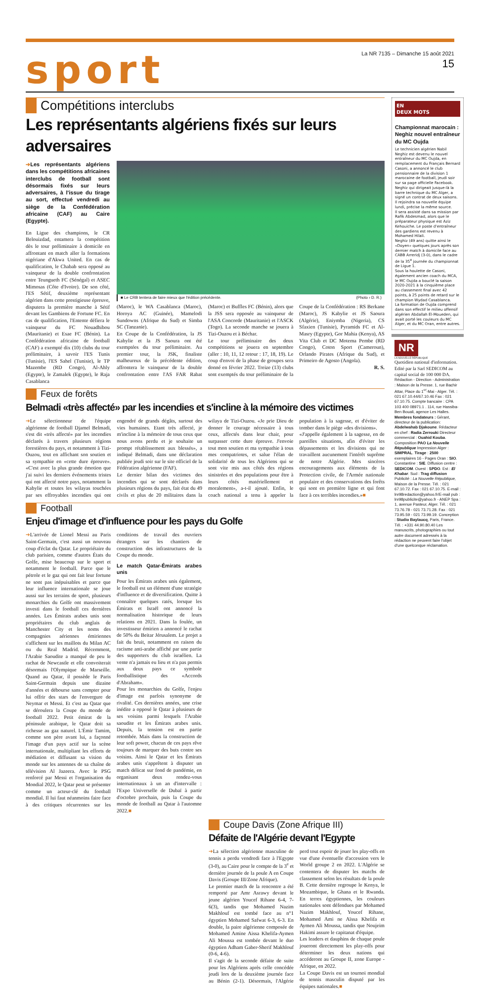sport
La NR 7135 – Dimanche 15 août 2021
15
Compétitions interclubs
Les représentants algériens fixés sur leurs adversaires
➔Les représentants algériens dans les compétitions africaines interclubs de football sont désormais fixés sur leurs adversaires, à l'issue du tirage au sort, effectué vendredi au siège de la Confédération africaine (CAF) au Caire (Egypte).
En Ligue des champions, le CR Belouizdad, entamera la compétition dès le tour préliminaire à domicile en affrontant en match aller la formations nigériane d'Akwa United. En cas de qualification, le Chabab sera opposé au vainqueur de la double confrontation entre Teungueth FC (Sénégal) et ASEC Mimosas (Côte d'Ivoire). De son côté, l'ES Sétif, deuxième représentant algérien dans cette prestigieuse épreuve, disputera la première manche à Sétif devant les Gambiens de Fortune FC. En cas de qualification, l'Entente défiera le vainqueur du FC Nouadhibou (Mauritanie) et Esae FC (Bénin). La Confédération africaine de football (CAF) a exempté dix (10) clubs du tour préliminaire, à savoir l'ES Tunis (Tunisie), l'ES Sahel (Tunisie), le TP Mazembe (RD Congo), Al-Ahly (Egypte), le Zamalek (Egypte), le Raja Casablanca
■ Le CRB tentera de faire mieux que l'édition précédente. (Photo › D. R.)
(Maroc), le WA Casablanca (Maroc), Horoya AC (Guinée), Mamelodi Sundowns (Afrique du Sud) et Simba SC (Tanzanie).
En Coupe de la Confédération, la JS Kabylie et la JS Saoura ont été exemptées du tour préliminaire. Au premier tour, la JSK, finaliste malheureux de la précédente édition, affrontera le vainqueur de la double confrontation entre l'AS FAR Rabat (Maroc) et Buffles FC (Bénin), alors que la JSS sera opposée au vainqueur de l'ASA Concorde (Mauritanie) et l'ASCK (Togo). La seconde manche se jouera à Tizi-Ouzou et à Béchar.
Le tour préliminaire des deux compétitions se jouera en septembre (aller : 10, 11, 12 retour : 17, 18, 19). Le coup d'envoi de la phase de groupes sera donné en février 2022. Treize (13) clubs sont exemptés du tour préliminaire de la Coupe de la Confédération : RS Berkane (Maroc), JS Kabylie et JS Saoura (Algérie), Eniymba (Nigeria), CS Sfaxien (Tunisie), Pyramids FC et Al-Masry (Egypte), Gor Mahia (Kenya), AS Vita Club et DC Motema Pembe (RD Congo), Coton Sport (Cameroun), Orlando Pirates (Afrique du Sud), et Primeiro de Agosto (Angola).
R. S.
Feux de forêts
Belmadi «très affecté» par les incendies et s'incline à la mémoire des victimes
➔Le sélectionneur de l'équipe algérienne de football Djamel Belmadi, s'est dit «très affecté» par les incendies déclarés à travers plusieurs régions forestières du pays, et notamment à Tizi-Ouzou, tout en affichant son soutien et sa sympathie en «cette dure épreuve». «C'est avec la plus grande émotion que j'ai suivi les derniers événements tristes qui ont affecté notre pays, notamment la Kabylie et toutes les wilayas touchées par ses effroyables incendies qui ont engendré de grands dégâts, surtout des vies humaines. Etant très affecté, je m'incline à la mémoire de tous ceux que nous avons perdu et je souhaite un prompt rétablissement aux blessés», a indiqué Belmadi, dans une déclaration publiée jeudi soir sur le site officiel de la Fédération algérienne (FAF).
Le dernier bilan des victimes des incendies qui se sont déclarés dans plusieurs régions du pays, fait état du 49 civils et plus de 20 militaires dans la wilaya de Tizi-Ouzou. «Je prie Dieu de donner le courage nécessaire à tous ceux, affectés dans leur chair, pour surpasser cette dure épreuve. J'envoie tout mon soutien et ma sympathie à tous mes compatriotes, et salue l'élan de solidarité de tous les Algériens qui se sont vite mis aux côtés des régions sinistrées et des populations pour être à leurs côtés matériellement et moralement», a-t-il ajouté. Enfin, le coach national a tenu à appeler la population à la sagesse, et d'éviter de tomber dans le piège «des divisions».
«J'appelle également à la sagesse, en de pareilles situations, afin d'éviter les dépassements et les divisions qui ne travaillent aucunement l'intérêt suprême de notre Algérie. Mes sincères encouragements aux éléments de la Protection civile, de l'Armée nationale populaire et des conservations des forêts qui sont en première ligne et qui font face à ces terribles incendies.»■
Football
Enjeu d'image et d'influence pour les pays du Golfe
➔L'arrivée de Lionel Messi au Paris Saint-Germain, c'est aussi un nouveau coup d'éclat du Qatar. Le propriétaire du club parisien, comme d'autres États du Golfe, mise beaucoup sur le sport et notamment le football. Parce que le pétrole et le gaz qui ont fait leur fortune ne sont pas inépuisables et parce que leur influence internationale se joue aussi sur les terrains de sport, plusieurs monarchies du Golfe ont massivement investi dans le football ces dernières années. Les Émirats arabes unis sont propriétaires du club anglais de Manchester City et les noms des compagnies aériennes émiriennes s'affichent sur les maillots du Milan AC ou du Real Madrid. Récemment, l'Arabie Saoudite a manqué de peu le rachat de Newcastle et elle convoiterait désormais l'Olympique de Marseille. Quand au Qatar, il possède le Paris Saint-Germain depuis une dizaine d'années et débourse sans compter pour lui offrir des stars de l'envergure de Neymar et Messi. Et c'est au Qatar que se déroulera la Coupe du monde de football 2022. Petit émirat de la péninsule arabique, le Qatar doit sa richesse au gaz naturel. L'Émir Tamim, comme son père avant lui, a façonné l'image d'un pays actif sur la scène internationale, multipliant les efforts de médiation et diffusant sa vision du monde sur les antennes de sa chaîne de télévision Al Jazeera. Avec le PSG renforcé par Messi et l'organisation du Mondial 2022, le Qatar peut se présenter comme un acteur-clé du football mondial. Il lui faut néanmoins faire face à des critiques récurrentes sur les conditions de travail des ouvriers étrangers sur les chantiers de construction des infrastructures de la Coupe du monde.
Le match Qatar-Émirats arabes unis
Pour les Émirats arabes unis également, le football est un élément d'une stratégie d'influence et de diversification. Quitte à connaître quelques ratés, lorsque les Émirats et Israël ont annoncé la normalisation historique de leurs relations en 2021. Dans la foulée, un investisseur émirien a annoncé le rachat de 50% du Beitar Jérusalem. Le projet a fait du bruit, notamment en raison du racisme anti-arabe affiché par une partie des supporters du club israélien. La vente n'a jamais eu lieu et n'a pas permis aux deux pays ce symbole footballistique des «Accords d'Abraham».
Pour les monarchies du Golfe, l'enjeu d'image est parfois synonyme de rivalité. Ces dernières années, une crise inédite a opposé le Qatar à plusieurs de ses voisins parmi lesquels l'Arabie saoudite et les Émirats arabes unis. Depuis, la tension est en partie retombée. Mais dans la construction de leur soft power, chacun de ces pays rêve toujours de marquer des buts contre ses voisins. Ainsi le Qatar et les Émirats arabes unis s'apprêtent à disputer un match délicat sur fond de pandémie, en organisant deux rendez-vous internationaux à un an d'intervalle : l'Expo Universelle de Dubaï à partir d'octobre prochain, puis la Coupe du monde de football au Qatar à l'automne 2022.■
Coupe Davis (Zone Afrique III)
Défaite de l'Algérie devant l'Egypte
➔La sélection algérienne masculine de tennis a perdu vendredi face à l'Egypte (3-0), au Caire pour le compte de la 3<sup>e</sup> et dernière journée de la poule A en Coupe Davis (Groupe III/Zone Afrique).
Le premier match de la rencontre a été remporté par Amr Asrawy devant le jeune algérien Youcef Rihane 6-4, 7-6(3), tandis que Mohamed Nazim Makhlouf est tombé face au n°1 égyptien Mohamed Safwat 6-3, 6-3. En double, la paire algérienne composée de Mohamed Amine Aissa Khelifa-Aymen Ali Moussa est tombée devant le duo égyptien Adham Gaber-Sherif Makhlouf (0-6, 4-6).
Il s'agit de la seconde défaite de suite pour les Algériens après celle concédée jeudi lors de la deuxième journée face au Bénin (2-1). Désormais, l'Algérie perd tout espoir de jouer les play-offs en vue d'une éventuelle d'accession vers le World groupe 2 en 2022. L'Algérie se contentera de disputer les matchs de classement selon les résultats de la poule B. Cette dernière regroupe le Kenya, le Mozambique, le Ghana et le Rwanda. En terres égyptiennes, les couleurs nationales sont défendues par Mohamed Nazim Makhlouf, Youcef Rihane, Mohamed Ami ne Aïssa Khelifa et Aymen Ali Moussa, tandis que Noujeim Hakimi assure le capitanat d'équipe.
Les leaders et dauphins de chaque poule joueront directement les play-offs pour déterminer les deux nations qui accéderont au Groupe II, zone Europe - Afrique, en 2022.
La Coupe Davis est un tournoi mondial de tennis masculin disputé par les équipes nationales.■
EN
DEUX MOTS
Championnat marocain : Neghiz nouvel entraîneur du MC Oujda
Le technicien algérien Nabil Neghiz est devenu le nouvel entraîneur du MC Oujda, en remplacement du Français Bernard Casoni, a annoncé le club pensionnaire de la division 1 marocaine de football, jeudi soir sur sa page officielle Facebook.
Neghiz qui dirigeait jusque-là la barre technique du MC Alger, a signé un contrat de deux saisons. Il rejoindra sa nouvelle équipe lundi, précise la même source.
Il sera assisté dans sa mission par Rafik Abdesmad, alors que le préparateur physique est Aziz Kehouiche. Le poste d'entraîneur des gardiens est revenu à Mohamed Hilali.
Neghiz (49 ans) quitte ainsi le «Doyen» quelques jours après son dernier match à domicile face au CABB Arreridj (3-0), dans le cadre de la 35<sup>e</sup> journée du championnat de Ligue 1.
Sous la houlette de Casoni, également ancien coach du MCA, le MC Oujda a bouclé la saison 2020-2021 à la cinquième place au classement final avec 42 points, à 25 points de retard sur le champion Wydad Casablanca.
La formation de Oujda comprend dans son effectif le milieu offensif algérien Abdallah El-Moueden, qui avait porté les couleurs du MC Alger, et du MC Oran, entre autres.
NR
LA NOUVELLE RÉPUBLIQUE
Quotidien national d'information. Edité par la Sarl SEDICOM au capital social de 100 000 DA.
Rédaction - Direction - Administration : Maison de la Presse. 1, rue Bachir Attar, Place du 1<sup>er</sup>-Mai - Alger. Tél. : 021 67.10.44/67.10.46 Fax : 021 67.10.75. Compte bancaire : CPA 103 400 08971.1 . 114, rue Hassiba-Ben Bouali, agence Les Halles. Membres fondateurs : Gérant, directeur de la publication: Abdelwahab Djakoune. Rédacteur en chef : Radia Zerrouki Directeur commercial : Ouahid Kouba. Composition PAO La Nouvelle République Impression Alger : SIMPRAL. Tirage : 2500 exemplaires 16 - Pages Oran : SIO. Constantine : SIE. Diffusion centre : SEDICOM. Ouest : SPDO. Est : El Khabar. Sud : Trag diffusion Publicité : La Nouvelle République, Maison de la Presse. Tél. : 021 67.10.72. Fax : 021 67.10.75. E-mail : lnr98redaction@yahoo.fr/E-mail pub : lnr98publicite@yahoo.fr - ANEP Spa : 1, avenue Pasteur, Alger. Tél. : 021 73.76.78 - 021 73.71.28. Fax : 021 73.95.59 - 021 73.99.19. Conception : Studio Baylaucq, Paris, France. Tél. : +331 44.90.80.40 Les manuscrits, photographies ou tout autre document adressés à la rédaction ne peuvent faire l'objet d'une quelconque réclamation.